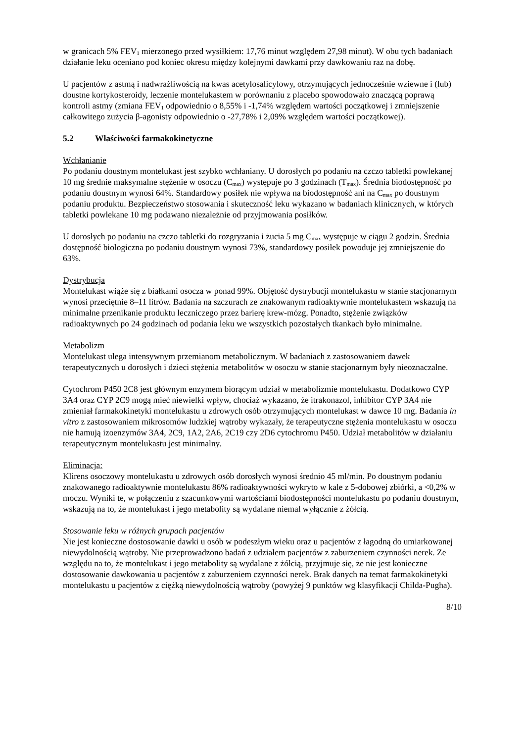w granicach 5% FEV<sub>1</sub> mierzonego przed wysiłkiem: 17,76 minut względem 27,98 minut). W obu tych badaniach działanie leku oceniano pod koniec okresu między kolejnymi dawkami przy dawkowaniu raz na dobę.
U pacjentów z astmą i nadwrażliwością na kwas acetylosalicylowy, otrzymujących jednocześnie wziewne i (lub) doustne kortykosteroidy, leczenie montelukastem w porównaniu z placebo spowodowało znaczącą poprawą kontroli astmy (zmiana FEV<sub>1</sub> odpowiednio o 8,55% i -1,74% względem wartości początkowej i zmniejszenie całkowitego zużycia β-agonisty odpowiednio o -27,78% i 2,09% względem wartości początkowej).
5.2 Właściwości farmakokinetyczne
Wchłanianie
Po podaniu doustnym montelukast jest szybko wchłaniany. U dorosłych po podaniu na czczo tabletki powlekanej 10 mg średnie maksymalne stężenie w osoczu (C<sub>max</sub>) występuje po 3 godzinach (T<sub>max</sub>). Średnia biodostępność po podaniu doustnym wynosi 64%. Standardowy posiłek nie wpływa na biodostępność ani na C<sub>max</sub> po doustnym podaniu produktu. Bezpieczeństwo stosowania i skuteczność leku wykazano w badaniach klinicznych, w których tabletki powlekane 10 mg podawano niezależnie od przyjmowania posiłków.
U dorosłych po podaniu na czczo tabletki do rozgryzania i żucia 5 mg C<sub>max</sub> występuje w ciągu 2 godzin. Średnia dostępność biologiczna po podaniu doustnym wynosi 73%, standardowy posiłek powoduje jej zmniejszenie do 63%.
Dystrybucja
Montelukast wiąże się z białkami osocza w ponad 99%. Objętość dystrybucji montelukastu w stanie stacjonarnym wynosi przeciętnie 8–11 litrów. Badania na szczurach ze znakowanym radioaktywnie montelukastem wskazują na minimalne przenikanie produktu leczniczego przez barierę krew-mózg. Ponadto, stężenie związków radioaktywnych po 24 godzinach od podania leku we wszystkich pozostałych tkankach było minimalne.
Metabolizm
Montelukast ulega intensywnym przemianom metabolicznym. W badaniach z zastosowaniem dawek terapeutycznych u dorosłych i dzieci stężenia metabolitów w osoczu w stanie stacjonarnym były nieoznaczalne.
Cytochrom P450 2C8 jest głównym enzymem biorącym udział w metabolizmie montelukastu. Dodatkowo CYP 3A4 oraz CYP 2C9 mogą mieć niewielki wpływ, chociaż wykazano, że itrakonazol, inhibitor CYP 3A4 nie zmieniał farmakokinetyki montelukastu u zdrowych osób otrzymujących montelukast w dawce 10 mg. Badania in vitro z zastosowaniem mikrosomów ludzkiej wątroby wykazały, że terapeutyczne stężenia montelukastu w osoczu nie hamują izoenzymów 3A4, 2C9, 1A2, 2A6, 2C19 czy 2D6 cytochromu P450. Udział metabolitów w działaniu terapeutycznym montelukastu jest minimalny.
Eliminacja:
Klirens osoczowy montelukastu u zdrowych osób dorosłych wynosi średnio 45 ml/min. Po doustnym podaniu znakowanego radioaktywnie montelukastu 86% radioaktywności wykryto w kale z 5-dobowej zbiórki, a <0,2% w moczu. Wyniki te, w połączeniu z szacunkowymi wartościami biodostępności montelukastu po podaniu doustnym, wskazują na to, że montelukast i jego metabolity są wydalane niemal wyłącznie z żółcią.
Stosowanie leku w różnych grupach pacjentów
Nie jest konieczne dostosowanie dawki u osób w podeszłym wieku oraz u pacjentów z łagodną do umiarkowanej niewydolnością wątroby. Nie przeprowadzono badań z udziałem pacjentów z zaburzeniem czynności nerek. Ze względu na to, że montelukast i jego metabolity są wydalane z żółcią, przyjmuje się, że nie jest konieczne dostosowanie dawkowania u pacjentów z zaburzeniem czynności nerek. Brak danych na temat farmakokinetyki montelukastu u pacjentów z ciężką niewydolnością wątroby (powyżej 9 punktów wg klasyfikacji Childa-Pugha).
8/10